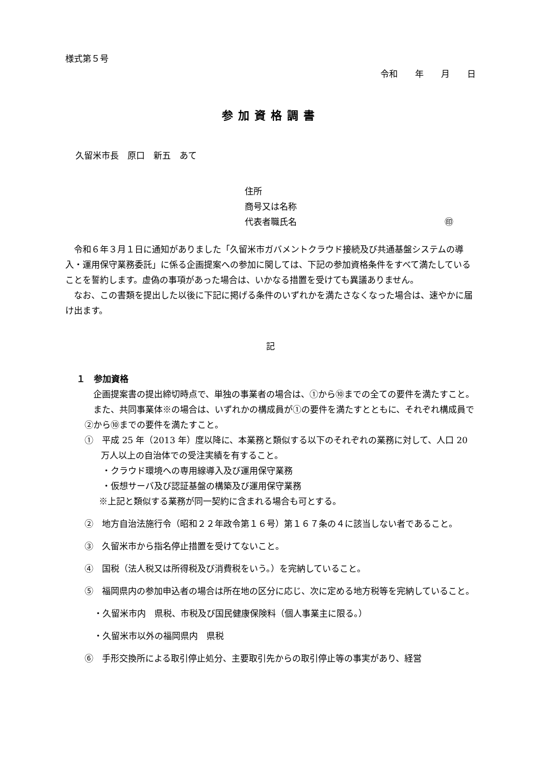様式第５号
令和　　年　　月　　日
参加資格調書
久留米市長　原口　新五　あて
住所
商号又は名称
代表者職氏名 ㊞
令和６年３月１日に通知がありました「久留米市ガバメントクラウド接続及び共通基盤システムの導入・運用保守業務委託」に係る企画提案への参加に関しては、下記の参加資格条件をすべて満たしていることを誓約します。虚偽の事項があった場合は、いかなる措置を受けても異議ありません。
なお、この書類を提出した以後に下記に掲げる条件のいずれかを満たさなくなった場合は、速やかに届け出ます。
記
１　参加資格
企画提案書の提出締切時点で、単独の事業者の場合は、①から⑩までの全ての要件を満たすこと。
また、共同事業体※の場合は、いずれかの構成員が①の要件を満たすとともに、それぞれ構成員で②から⑩までの要件を満たすこと。
①　平成 25 年（2013 年）度以降に、本業務と類似する以下のそれぞれの業務に対して、人口 20 万人以上の自治体での受注実績を有すること。
・クラウド環境への専用線導入及び運用保守業務
・仮想サーバ及び認証基盤の構築及び運用保守業務
※上記と類似する業務が同一契約に含まれる場合も可とする。
②　地方自治法施行令（昭和２２年政令第１６号）第１６７条の４に該当しない者であること。
③　久留米市から指名停止措置を受けてないこと。
④　国税（法人税又は所得税及び消費税をいう。）を完納していること。
⑤　福岡県内の参加申込者の場合は所在地の区分に応じ、次に定める地方税等を完納していること。
・久留米市内　県税、市税及び国民健康保険料（個人事業主に限る。）
・久留米市以外の福岡県内　県税
⑥　手形交換所による取引停止処分、主要取引先からの取引停止等の事実があり、経営